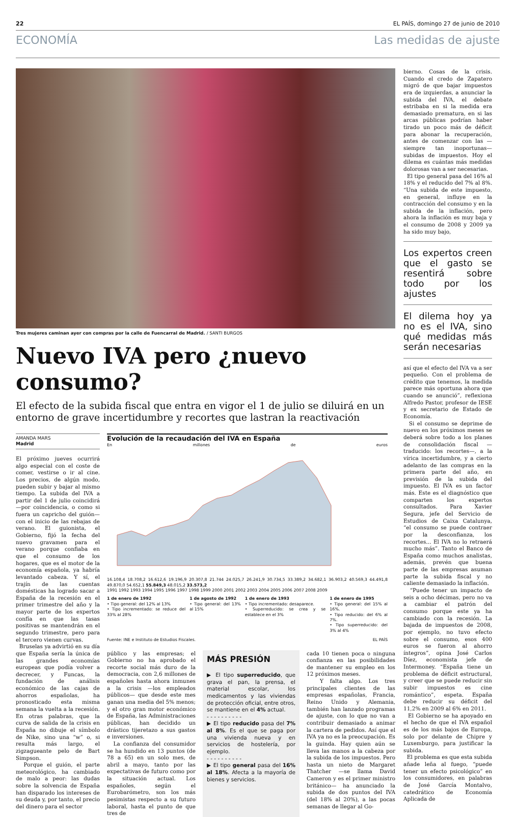22 EL PAÍS, domingo 27 de junio de 2010
ECONOMÍA Las medidas de ajuste
Tres mujeres caminan ayer con compras por la calle de Fuencarral de Madrid. / SANTI BURGOS
Nuevo IVA pero ¿nuevo consumo?
El efecto de la subida fiscal que entra en vigor el 1 de julio se diluirá en un entorno de grave incertidumbre y recortes que lastran la reactivación
AMANDA MARS
Madrid
El próximo jueves ocurrirá algo especial con el coste de comer, vestirse o ir al cine. Los precios, de algún modo, pueden subir y bajar al mismo tiempo. La subida del IVA a partir del 1 de julio coincidirá —por coincidencia, o como si fuera un capricho del guión— con el inicio de las rebajas de verano. El guionista, el Gobierno, fijó la fecha del nuevo gravamen para el verano porque confiaba en que el consumo de los hogares, que es el motor de la economía española, ya habría levantado cabeza. Y sí, el trajín de las cuentas domésticas ha logrado sacar a España de la recesión en el primer trimestre del año y la mayor parte de los expertos confía en que las tasas positivas se mantendrán en el segundo trimestre, pero para el tercero vienen curvas.
Bruselas ya advirtió en su día que España sería la única de las grandes economías europeas que podía volver a decrecer, y Funcas, la fundación de análisis económico de las cajas de ahorros españolas, ha pronosticado esta misma semana la vuelta a la recesión. En otras palabras, que la curva de salida de la crisis en España no dibuje el símbolo de Nike, sino una “w” o, si resulta más largo, el zigzagueante pelo de Bart Simpson.
Porque el guión, el parte meteorológico, ha cambiado de malo a peor: las dudas sobre la solvencia de España han disparado los intereses de su deuda y, por tanto, el precio del dinero para el sector
Evolución de la recaudación del IVA en España
En millones de euros
16.108,4 18.708,2 16.612,6 19.196,9 20.307,8 21.744 24.025,7 26.241,9 30.734,5 33.389,2 34.682,1 36.903,2 40.569,3 44.491,8 49.870,0 54.652,1 55.849,3 48.015,2 33.573,2
1991 1992 1993 1994 1995 1996 1997 1998 1999 2000 2001 2002 2003 2004 2005 2006 2007 2008 2009
1 de enero de 1992
• Tipo general: del 12% al 13%
• Tipo incrementado: se reduce del 33% al 28%
1 de agosto de 1992
• Tipo general: del 13% al 15%
1 de enero de 1993
• Tipo incrementado: desaparece.
• Superreducido: se crea y se establece en el 3%
1 de enero de 1995
• Tipo general: del 15% al 16%.
• Tipo reducido: del 6% al 7%.
• Tipo superreducido: del 3% al 4%
Fuente: INE e Instituto de Estudios Fiscales. EL PAÍS
público y las empresas; el Gobierno no ha aprobado el recorte social más duro de la democracia, con 2,6 millones de españoles hasta ahora inmunes a la crisis —los empleados públicos— que desde este mes ganan una media del 5% menos; y el otro gran motor económico de España, las Administraciones públicas, han decidido un drástico tijeretazo a sus gastos e inversiones.
La confianza del consumidor se ha hundido en 13 puntos (de 78 a 65) en un solo mes, de abril a mayo, tanto por las expectativas de futuro como por la situación actual. Los españoles, según el Eurobarómetro, son los más pesimistas respecto a su futuro laboral, hasta el punto de que tres de
MÁS PRESIÓN
▶ El tipo superreducido, que grava el pan, la prensa, el material escolar, los medicamentos y las viviendas de protección oficial, entre otros, se mantiene en el 4% actual.
- - - - - - - - - -
▶ El tipo reducido pasa del 7% al 8%. Es el que se paga por una vivienda nueva y en servicios de hostelería, por ejemplo.
- - - - - - - - - -
▶ El tipo general pasa del 16% al 18%. Afecta a la mayoría de bienes y servicios.
cada 10 tienen poca o ninguna confianza en las posibilidades de mantener su empleo en los 12 próximos meses.
Y falta algo. Los tres principales clientes de las empresas españolas, Francia, Reino Unido y Alemania, también han lanzado programas de ajuste, con lo que no van a contribuir demasiado a animar la cartera de pedidos. Así que el IVA ya no es la preocupación. Es la guinda. Hay quien aún se lleva las manos a la cabeza por la subida de los impuestos. Pero hasta un nieto de Margaret Thatcher —se llama David Cameron y es el primer ministro británico— ha anunciado la subida de dos puntos del IVA (del 18% al 20%), a las pocas semanas de llegar al Go-
bierno. Cosas de la crisis. Cuando el credo de Zapatero migró de que bajar impuestos era de izquierdas, a anunciar la subida del IVA, el debate estribaba en si la medida era demasiado prematura, en si las arcas públicas podrían haber tirado un poco más de déficit para abonar la recuperación, antes de comenzar con las —siempre tan inoportunas— subidas de impuestos. Hoy el dilema es cuántas más medidas dolorosas van a ser necesarias.
El tipo general pasa del 16% al 18% y el reducido del 7% al 8%. “Una subida de este impuesto, en general, influye en la contracción del consumo y en la subida de la inflación, pero ahora la inflación es muy baja y el consumo de 2008 y 2009 ya ha sido muy bajo,
Los expertos creen que el gasto se resentirá sobre todo por los ajustes
El dilema hoy ya no es el IVA, sino qué medidas más serán necesarias
así que el efecto del IVA va a ser pequeño. Con el problema de crédito que tenemos, la medida parece más oportuna ahora que cuando se anunció”, reflexiona Alfredo Pastor, profesor de IESE y ex secretario de Estado de Economía.
Si el consumo se deprime de nuevo en los próximos meses se deberá sobre todo a los planes de consolidación fiscal —traducido: los recortes—, a la vírica incertidumbre, y a cierto adelanto de las compras en la primera parte del año, en previsión de la subida del impuesto. El IVA es un factor más. Este es el diagnóstico que comparten los expertos consultados. Para Xavier Segura, jefe del Servicio de Estudios de Caixa Catalunya, “el consumo se puede contraer por la desconfianza, los recortes... El IVA no lo retraerá mucho más”. Tanto el Banco de España como muchos analistas, además, prevén que buena parte de las empresas asuman parte la subida fiscal y no caliente demasiado la inflación.
“Puede tener un impacto de seis a ocho décimas, pero no va a cambiar el patrón del consumo porque este ya ha cambiado con la recesión. La bajada de impuestos de 2008, por ejemplo, no tuvo efecto sobre el consumo, esos 400 euros se fueron al ahorro íntegros”, opina José Carlos Díez, economista jefe de Intermoney. “España tiene un problema de déficit estructural, y creer que se puede reducir sin subir impuestos es cine romántico”, espeta. España debe reducir su déficit del 11,2% en 2009 al 6% en 2011.
El Gobierno se ha apoyado en el hecho de que el IVA español es de los más bajos de Europa, solo por delante de Chipre y Luxemburgo, para justificar la subida.
El problema es que esta subida añade leña al fuego, “puede tener un efecto psicológico” en los consumidores, en palabras de José García Montalvo, catedrático de Economía Aplicada de